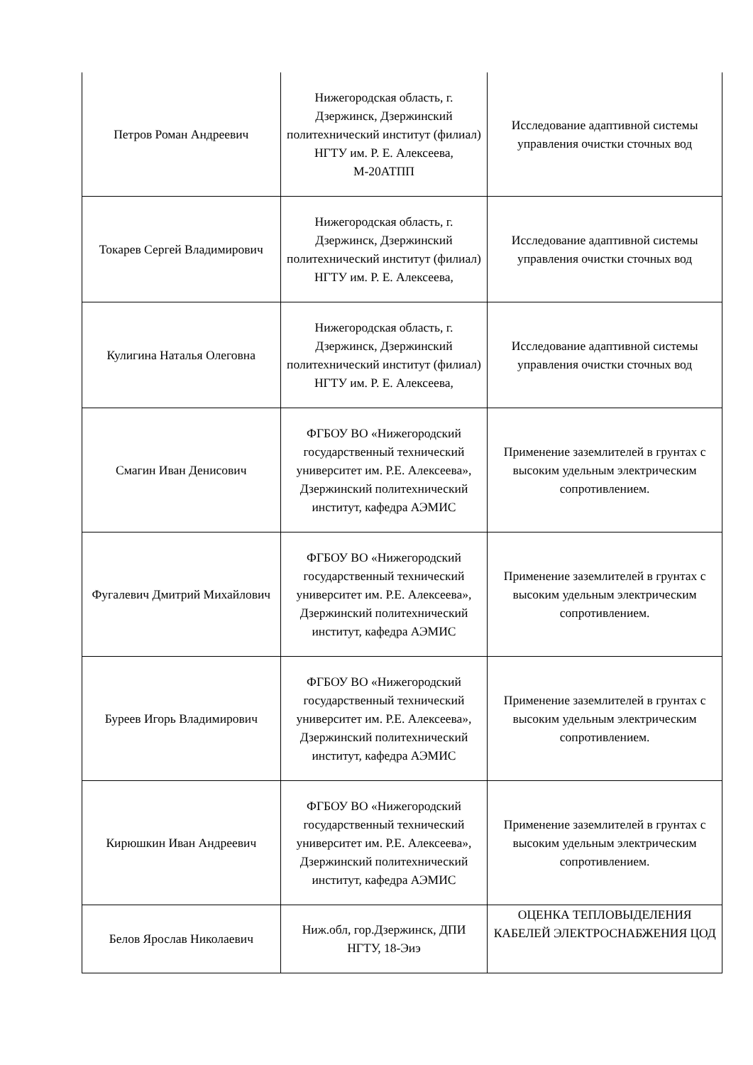| Петров Роман Андреевич | Нижегородская область, г. Дзержинск, Дзержинский политехнический институт (филиал) НГТУ им. Р. Е. Алексеева, М-20АТПП | Исследование адаптивной системы управления очистки сточных вод |
| Токарев Сергей Владимирович | Нижегородская область, г. Дзержинск, Дзержинский политехнический институт (филиал) НГТУ им. Р. Е. Алексеева, | Исследование адаптивной системы управления очистки сточных вод |
| Кулигина Наталья Олеговна | Нижегородская область, г. Дзержинск, Дзержинский политехнический институт (филиал) НГТУ им. Р. Е. Алексеева, | Исследование адаптивной системы управления очистки сточных вод |
| Смагин Иван Денисович | ФГБОУ ВО «Нижегородский государственный технический университет им. Р.Е. Алексеева», Дзержинский политехнический институт, кафедра АЭМИС | Применение заземлителей в грунтах с высоким удельным электрическим сопротивлением. |
| Фугалевич Дмитрий Михайлович | ФГБОУ ВО «Нижегородский государственный технический университет им. Р.Е. Алексеева», Дзержинский политехнический институт, кафедра АЭМИС | Применение заземлителей в грунтах с высоким удельным электрическим сопротивлением. |
| Буреев Игорь Владимирович | ФГБОУ ВО «Нижегородский государственный технический университет им. Р.Е. Алексеева», Дзержинский политехнический институт, кафедра АЭМИС | Применение заземлителей в грунтах с высоким удельным электрическим сопротивлением. |
| Кирюшкин Иван Андреевич | ФГБОУ ВО «Нижегородский государственный технический университет им. Р.Е. Алексеева», Дзержинский политехнический институт, кафедра АЭМИС | Применение заземлителей в грунтах с высоким удельным электрическим сопротивлением. |
| Белов Ярослав Николаевич | Ниж.обл, гор.Дзержинск, ДПИ НГТУ, 18-Эиэ | ОЦЕНКА ТЕПЛОВЫДЕЛЕНИЯ КАБЕЛЕЙ ЭЛЕКТРОСНАБЖЕНИЯ ЦОД |